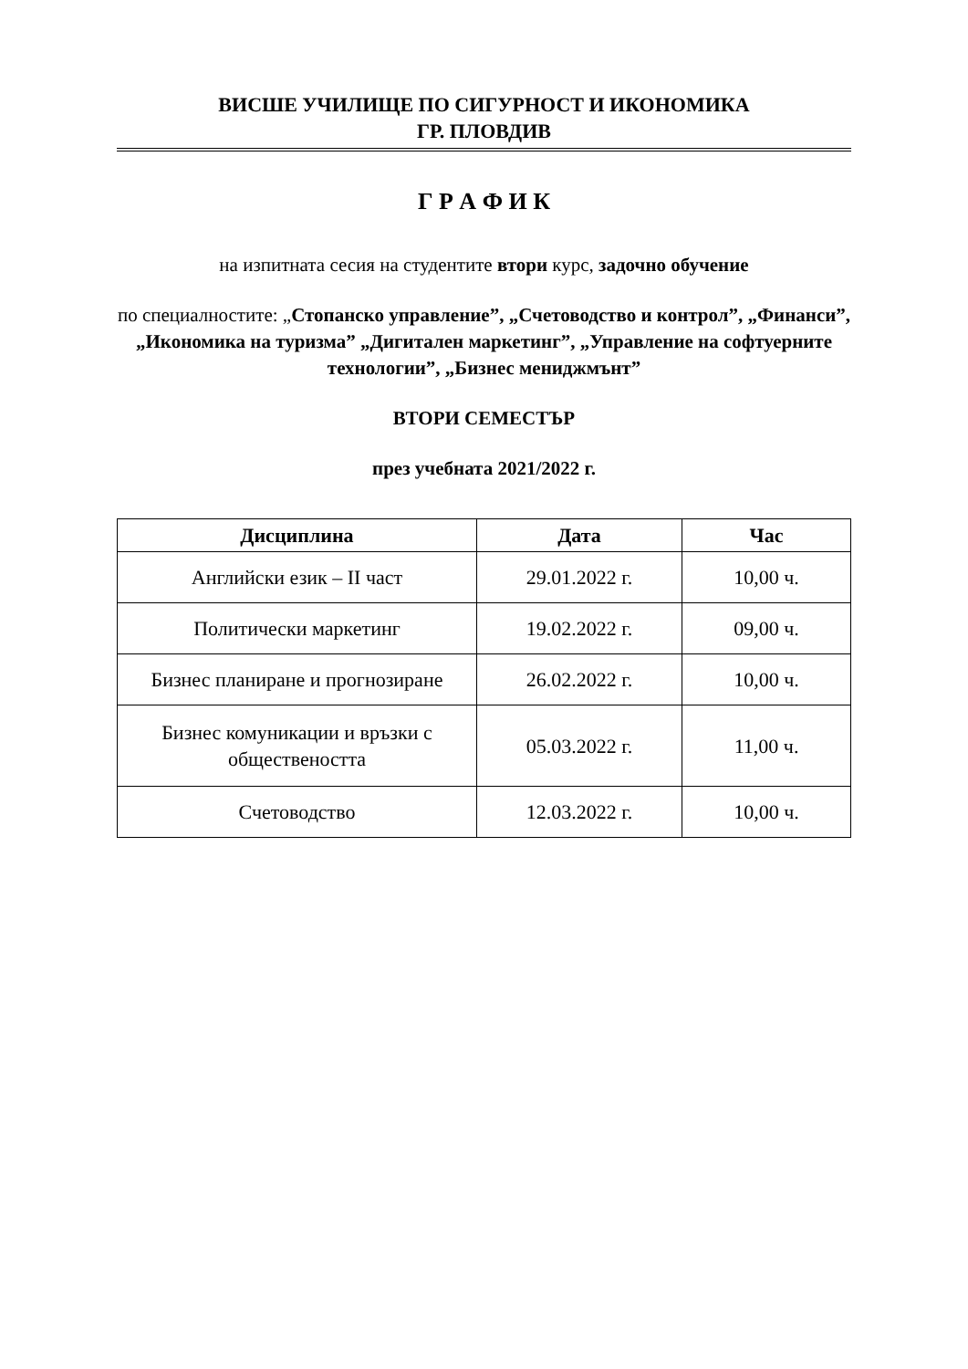ВИСШЕ УЧИЛИЩЕ ПО СИГУРНОСТ И ИКОНОМИКА
ГР. ПЛОВДИВ
Г Р А Ф И К
на изпитната сесия на студентите втори курс, задочно обучение
по специалностите: „Стопанско управление”, „Счетоводство и контрол”, „Финанси”, „Икономика на туризма” „Дигитален маркетинг”, „Управление на софтуерните технологии”, „Бизнес мениджмънт”
ВТОРИ СЕМЕСТЪР
през учебната 2021/2022 г.
| Дисциплина | Дата | Час |
| --- | --- | --- |
| Английски език – II част | 29.01.2022 г. | 10,00 ч. |
| Политически маркетинг | 19.02.2022 г. | 09,00 ч. |
| Бизнес планиране и прогнозиране | 26.02.2022 г. | 10,00 ч. |
| Бизнес комуникации и връзки с обществеността | 05.03.2022 г. | 11,00 ч. |
| Счетоводство | 12.03.2022 г. | 10,00 ч. |